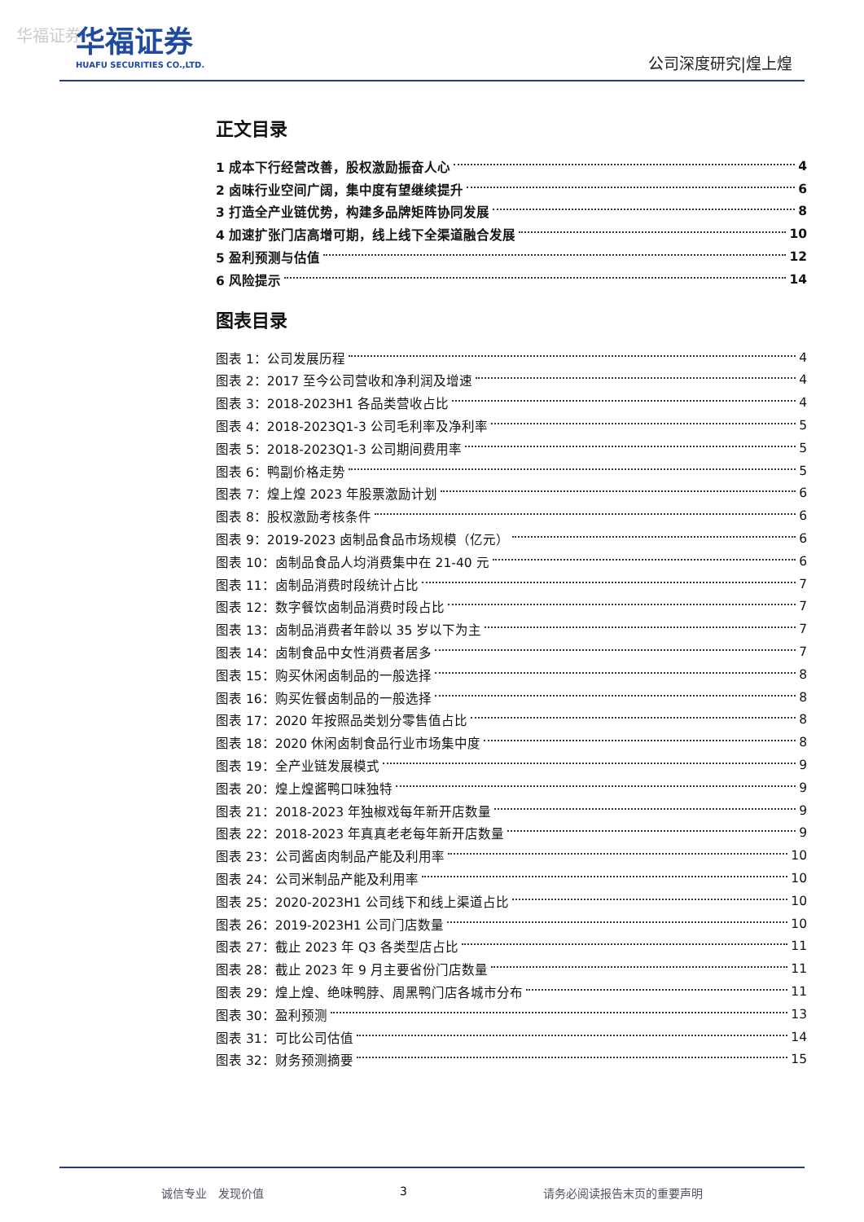华福证券
华福证券
HUAFU SECURITIES CO.,LTD.
公司深度研究|煌上煌
正文目录
1 成本下行经营改善，股权激励振奋人心 4
2 卤味行业空间广阔，集中度有望继续提升 6
3 打造全产业链优势，构建多品牌矩阵协同发展 8
4 加速扩张门店高增可期，线上线下全渠道融合发展 10
5 盈利预测与估值 12
6 风险提示 14
图表目录
图表 1：公司发展历程 4
图表 2：2017 至今公司营收和净利润及增速 4
图表 3：2018-2023H1 各品类营收占比 4
图表 4：2018-2023Q1-3 公司毛利率及净利率 5
图表 5：2018-2023Q1-3 公司期间费用率 5
图表 6：鸭副价格走势 5
图表 7：煌上煌 2023 年股票激励计划 6
图表 8：股权激励考核条件 6
图表 9：2019-2023 卤制品食品市场规模（亿元） 6
图表 10：卤制品食品人均消费集中在 21-40 元 6
图表 11：卤制品消费时段统计占比 7
图表 12：数字餐饮卤制品消费时段占比 7
图表 13：卤制品消费者年龄以 35 岁以下为主 7
图表 14：卤制食品中女性消费者居多 7
图表 15：购买休闲卤制品的一般选择 8
图表 16：购买佐餐卤制品的一般选择 8
图表 17：2020 年按照品类划分零售值占比 8
图表 18：2020 休闲卤制食品行业市场集中度 8
图表 19：全产业链发展模式 9
图表 20：煌上煌酱鸭口味独特 9
图表 21：2018-2023 年独椒戏每年新开店数量 9
图表 22：2018-2023 年真真老老每年新开店数量 9
图表 23：公司酱卤肉制品产能及利用率 10
图表 24：公司米制品产能及利用率 10
图表 25：2020-2023H1 公司线下和线上渠道占比 10
图表 26：2019-2023H1 公司门店数量 10
图表 27：截止 2023 年 Q3 各类型店占比 11
图表 28：截止 2023 年 9 月主要省份门店数量 11
图表 29：煌上煌、绝味鸭脖、周黑鸭门店各城市分布 11
图表 30：盈利预测 13
图表 31：可比公司估值 14
图表 32：财务预测摘要 15
诚信专业　发现价值 3 请务必阅读报告末页的重要声明